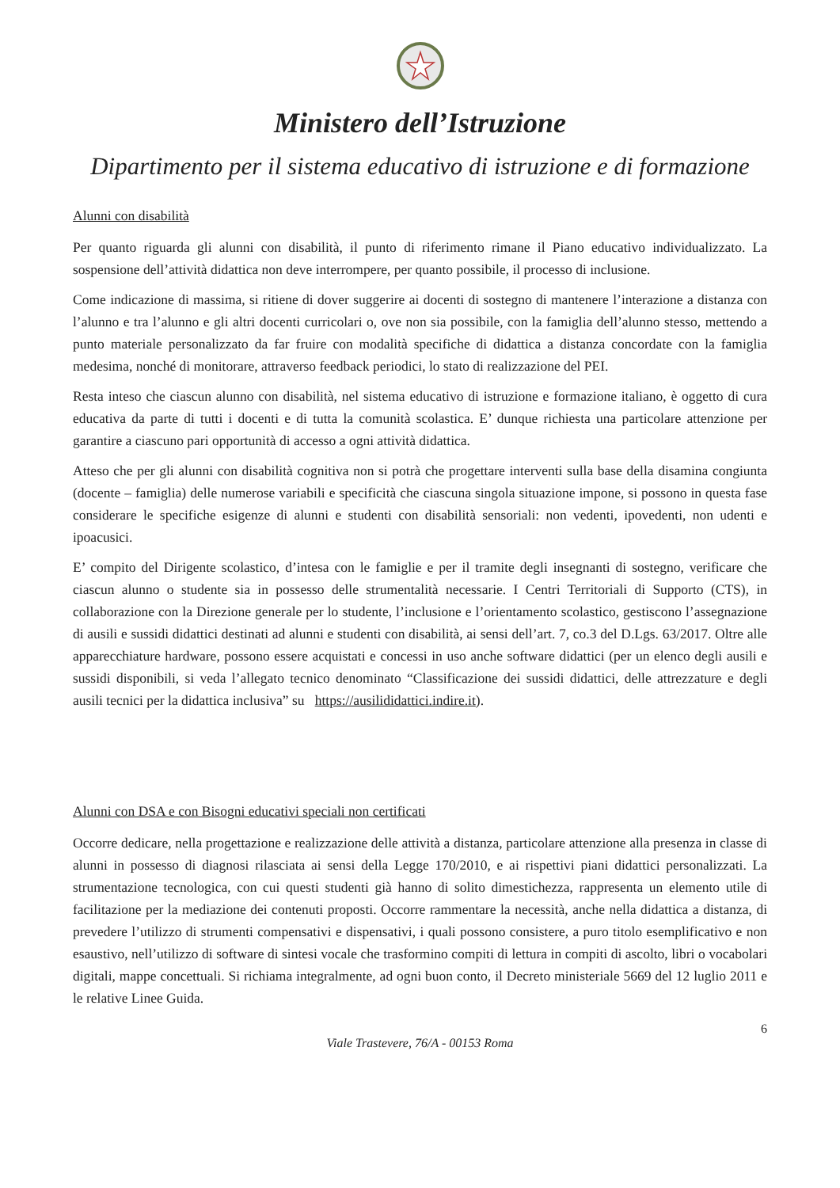Ministero dell’Istruzione
Dipartimento per il sistema educativo di istruzione e di formazione
Alunni con disabilità
Per quanto riguarda gli alunni con disabilità, il punto di riferimento rimane il Piano educativo individualizzato. La sospensione dell’attività didattica non deve interrompere, per quanto possibile, il processo di inclusione.
Come indicazione di massima, si ritiene di dover suggerire ai docenti di sostegno di mantenere l’interazione a distanza con l’alunno e tra l’alunno e gli altri docenti curricolari o, ove non sia possibile, con la famiglia dell’alunno stesso, mettendo a punto materiale personalizzato da far fruire con modalità specifiche di didattica a distanza concordate con la famiglia medesima, nonché di monitorare, attraverso feedback periodici, lo stato di realizzazione del PEI.
Resta inteso che ciascun alunno con disabilità, nel sistema educativo di istruzione e formazione italiano, è oggetto di cura educativa da parte di tutti i docenti e di tutta la comunità scolastica. E’ dunque richiesta una particolare attenzione per garantire a ciascuno pari opportunità di accesso a ogni attività didattica.
Atteso che per gli alunni con disabilità cognitiva non si potrà che progettare interventi sulla base della disamina congiunta (docente – famiglia) delle numerose variabili e specificità che ciascuna singola situazione impone, si possono in questa fase considerare le specifiche esigenze di alunni e studenti con disabilità sensoriali: non vedenti, ipovedenti, non udenti e ipoacusici.
E’ compito del Dirigente scolastico, d’intesa con le famiglie e per il tramite degli insegnanti di sostegno, verificare che ciascun alunno o studente sia in possesso delle strumentalità necessarie. I Centri Territoriali di Supporto (CTS), in collaborazione con la Direzione generale per lo studente, l’inclusione e l’orientamento scolastico, gestiscono l’assegnazione di ausili e sussidi didattici destinati ad alunni e studenti con disabilità, ai sensi dell’art. 7, co.3 del D.Lgs. 63/2017. Oltre alle apparecchiature hardware, possono essere acquistati e concessi in uso anche software didattici (per un elenco degli ausili e sussidi disponibili, si veda l’allegato tecnico denominato “Classificazione dei sussidi didattici, delle attrezzature e degli ausili tecnici per la didattica inclusiva” su https://ausilididattici.indire.it).
Alunni con DSA e con Bisogni educativi speciali non certificati
Occorre dedicare, nella progettazione e realizzazione delle attività a distanza, particolare attenzione alla presenza in classe di alunni in possesso di diagnosi rilasciata ai sensi della Legge 170/2010, e ai rispettivi piani didattici personalizzati. La strumentazione tecnologica, con cui questi studenti già hanno di solito dimestichezza, rappresenta un elemento utile di facilitazione per la mediazione dei contenuti proposti. Occorre rammentare la necessità, anche nella didattica a distanza, di prevedere l’utilizzo di strumenti compensativi e dispensativi, i quali possono consistere, a puro titolo esemplificativo e non esaustivo, nell’utilizzo di software di sintesi vocale che trasformino compiti di lettura in compiti di ascolto, libri o vocabolari digitali, mappe concettuali. Si richiama integralmente, ad ogni buon conto, il Decreto ministeriale 5669 del 12 luglio 2011 e le relative Linee Guida.
6
Viale Trastevere, 76/A - 00153 Roma